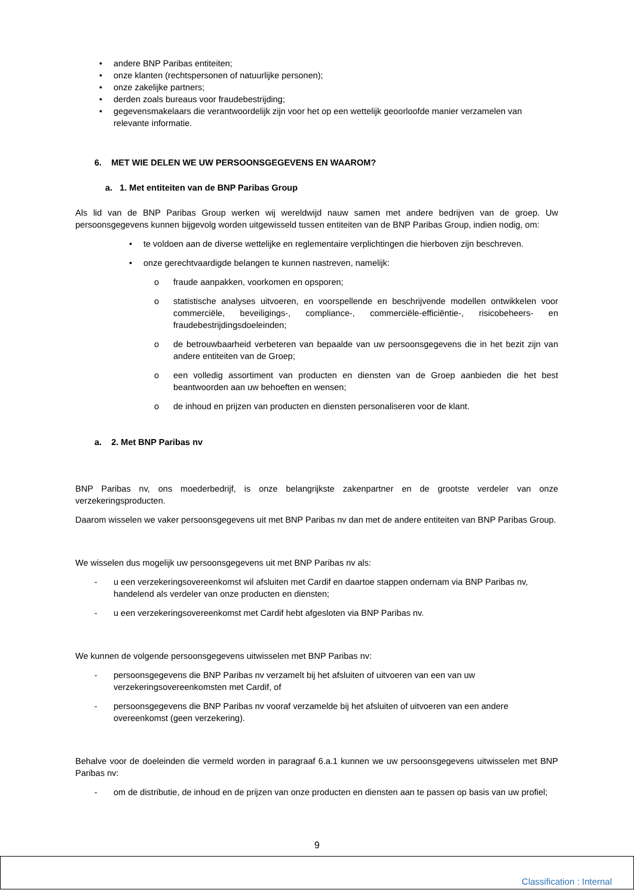• andere BNP Paribas entiteiten;
• onze klanten (rechtspersonen of natuurlijke personen);
• onze zakelijke partners;
• derden zoals bureaus voor fraudebestrijding;
• gegevensmakelaars die verantwoordelijk zijn voor het op een wettelijk geoorloofde manier verzamelen van relevante informatie.
6. MET WIE DELEN WE UW PERSOONSGEGEVENS EN WAAROM?
a. 1. Met entiteiten van de BNP Paribas Group
Als lid van de BNP Paribas Group werken wij wereldwijd nauw samen met andere bedrijven van de groep. Uw persoonsgegevens kunnen bijgevolg worden uitgewisseld tussen entiteiten van de BNP Paribas Group, indien nodig, om:
• te voldoen aan de diverse wettelijke en reglementaire verplichtingen die hierboven zijn beschreven.
• onze gerechtvaardigde belangen te kunnen nastreven, namelijk:
o fraude aanpakken, voorkomen en opsporen;
o statistische analyses uitvoeren, en voorspellende en beschrijvende modellen ontwikkelen voor commerciële, beveiligings-, compliance-, commerciële-efficiëntie-, risicobeheers- en fraudebestrijdingsdoeleinden;
o de betrouwbaarheid verbeteren van bepaalde van uw persoonsgegevens die in het bezit zijn van andere entiteiten van de Groep;
o een volledig assortiment van producten en diensten van de Groep aanbieden die het best beantwoorden aan uw behoeften en wensen;
o de inhoud en prijzen van producten en diensten personaliseren voor de klant.
a. 2. Met BNP Paribas nv
BNP Paribas nv, ons moederbedrijf, is onze belangrijkste zakenpartner en de grootste verdeler van onze verzekeringsproducten.
Daarom wisselen we vaker persoonsgegevens uit met BNP Paribas nv dan met de andere entiteiten van BNP Paribas Group.
We wisselen dus mogelijk uw persoonsgegevens uit met BNP Paribas nv als:
- u een verzekeringsovereenkomst wil afsluiten met Cardif en daartoe stappen ondernam via BNP Paribas nv, handelend als verdeler van onze producten en diensten;
- u een verzekeringsovereenkomst met Cardif hebt afgesloten via BNP Paribas nv.
We kunnen de volgende persoonsgegevens uitwisselen met BNP Paribas nv:
- persoonsgegevens die BNP Paribas nv verzamelt bij het afsluiten of uitvoeren van een van uw verzekeringsovereenkomsten met Cardif, of
- persoonsgegevens die BNP Paribas nv vooraf verzamelde bij het afsluiten of uitvoeren van een andere overeenkomst (geen verzekering).
Behalve voor de doeleinden die vermeld worden in paragraaf 6.a.1 kunnen we uw persoonsgegevens uitwisselen met BNP Paribas nv:
- om de distributie, de inhoud en de prijzen van onze producten en diensten aan te passen op basis van uw profiel;
9
Classification : Internal